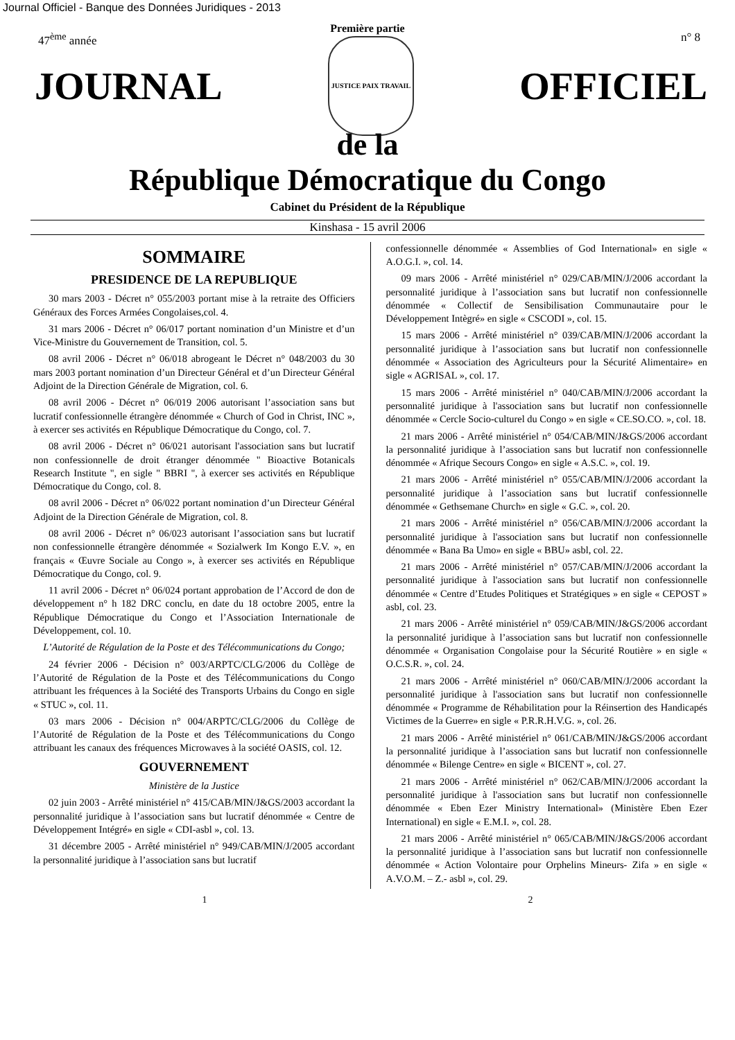Journal Officiel - Banque des Données Juridiques - 2013
Première partie
47<sup>ème</sup> année n° 8
JOURNAL
JUSTICE PAIX TRAVAIL
OFFICIEL
de la
République Démocratique du Congo
Cabinet du Président de la République
Kinshasa - 15 avril 2006
SOMMAIRE
PRESIDENCE DE LA REPUBLIQUE
30 mars 2003 - Décret n° 055/2003 portant mise à la retraite des Officiers Généraux des Forces Armées Congolaises,col. 4.
31 mars 2006 - Décret n° 06/017 portant nomination d’un Ministre et d’un Vice-Ministre du Gouvernement de Transition, col. 5.
08 avril 2006 - Décret n° 06/018 abrogeant le Décret n° 048/2003 du 30 mars 2003 portant nomination d’un Directeur Général et d’un Directeur Général Adjoint de la Direction Générale de Migration, col. 6.
08 avril 2006 - Décret n° 06/019 2006 autorisant l’association sans but lucratif confessionnelle étrangère dénommée « Church of God in Christ, INC », à exercer ses activités en République Démocratique du Congo, col. 7.
08 avril 2006 - Décret n° 06/021 autorisant l'association sans but lucratif non confessionnelle de droit étranger dénommée " Bioactive Botanicals Research Institute ", en sigle " BBRI ", à exercer ses activités en République Démocratique du Congo, col. 8.
08 avril 2006 - Décret n° 06/022 portant nomination d’un Directeur Général Adjoint de la Direction Générale de Migration, col. 8.
08 avril 2006 - Décret n° 06/023 autorisant l’association sans but lucratif non confessionnelle étrangère dénommée « Sozialwerk Im Kongo E.V. », en français « Œuvre Sociale au Congo », à exercer ses activités en République Démocratique du Congo, col. 9.
11 avril 2006 - Décret n° 06/024 portant approbation de l’Accord de don de développement n° h 182 DRC conclu, en date du 18 octobre 2005, entre la République Démocratique du Congo et l’Association Internationale de Développement, col. 10.
L’Autorité de Régulation de la Poste et des Télécommunications du Congo;
24 février 2006 - Décision n° 003/ARPTC/CLG/2006 du Collège de l’Autorité de Régulation de la Poste et des Télécommunications du Congo attribuant les fréquences à la Société des Transports Urbains du Congo en sigle « STUC », col. 11.
03 mars 2006 - Décision n° 004/ARPTC/CLG/2006 du Collège de l’Autorité de Régulation de la Poste et des Télécommunications du Congo attribuant les canaux des fréquences Microwaves à la société OASIS, col. 12.
GOUVERNEMENT
Ministère de la Justice
02 juin 2003 - Arrêté ministériel n° 415/CAB/MIN/J&GS/2003 accordant la personnalité juridique à l’association sans but lucratif dénommée « Centre de Développement Intégré» en sigle « CDI-asbl », col. 13.
31 décembre 2005 - Arrêté ministériel n° 949/CAB/MIN/J/2005 accordant la personnalité juridique à l’association sans but lucratif
confessionnelle dénommée « Assemblies of God International» en sigle « A.O.G.I. », col. 14.
09 mars 2006 - Arrêté ministériel n° 029/CAB/MIN/J/2006 accordant la personnalité juridique à l’association sans but lucratif non confessionnelle dénommée « Collectif de Sensibilisation Communautaire pour le Développement Intègré» en sigle « CSCODI », col. 15.
15 mars 2006 - Arrêté ministériel n° 039/CAB/MIN/J/2006 accordant la personnalité juridique à l’association sans but lucratif non confessionnelle dénommée « Association des Agriculteurs pour la Sécurité Alimentaire» en sigle « AGRISAL », col. 17.
15 mars 2006 - Arrêté ministériel n° 040/CAB/MIN/J/2006 accordant la personnalité juridique à l'association sans but lucratif non confessionnelle dénommée « Cercle Socio-culturel du Congo » en sigle « CE.SO.CO. », col. 18.
21 mars 2006 - Arrêté ministériel n° 054/CAB/MIN/J&GS/2006 accordant la personnalité juridique à l’association sans but lucratif non confessionnelle dénommée « Afrique Secours Congo» en sigle « A.S.C. », col. 19.
21 mars 2006 - Arrêté ministériel n° 055/CAB/MIN/J/2006 accordant la personnalité juridique à l’association sans but lucratif confessionnelle dénommée « Gethsemane Church» en sigle « G.C. », col. 20.
21 mars 2006 - Arrêté ministériel n° 056/CAB/MIN/J/2006 accordant la personnalité juridique à l'association sans but lucratif non confessionnelle dénommée « Bana Ba Umo» en sigle « BBU» asbl, col. 22.
21 mars 2006 - Arrêté ministériel n° 057/CAB/MIN/J/2006 accordant la personnalité juridique à l'association sans but lucratif non confessionnelle dénommée « Centre d’Etudes Politiques et Stratégiques » en sigle « CEPOST » asbl, col. 23.
21 mars 2006 - Arrêté ministériel n° 059/CAB/MIN/J&GS/2006 accordant la personnalité juridique à l’association sans but lucratif non confessionnelle dénommée « Organisation Congolaise pour la Sécurité Routière » en sigle « O.C.S.R. », col. 24.
21 mars 2006 - Arrêté ministériel n° 060/CAB/MIN/J/2006 accordant la personnalité juridique à l'association sans but lucratif non confessionnelle dénommée « Programme de Réhabilitation pour la Réinsertion des Handicapés Victimes de la Guerre» en sigle « P.R.R.H.V.G. », col. 26.
21 mars 2006 - Arrêté ministériel n° 061/CAB/MIN/J&GS/2006 accordant la personnalité juridique à l’association sans but lucratif non confessionnelle dénommée « Bilenge Centre» en sigle « BICENT », col. 27.
21 mars 2006 - Arrêté ministériel n° 062/CAB/MIN/J/2006 accordant la personnalité juridique à l'association sans but lucratif non confessionnelle dénommée « Eben Ezer Ministry International» (Ministère Eben Ezer International) en sigle « E.M.I. », col. 28.
21 mars 2006 - Arrêté ministériel n° 065/CAB/MIN/J&GS/2006 accordant la personnalité juridique à l’association sans but lucratif non confessionnelle dénommée « Action Volontaire pour Orphelins Mineurs- Zifa » en sigle « A.V.O.M. – Z.- asbl », col. 29.
1 2